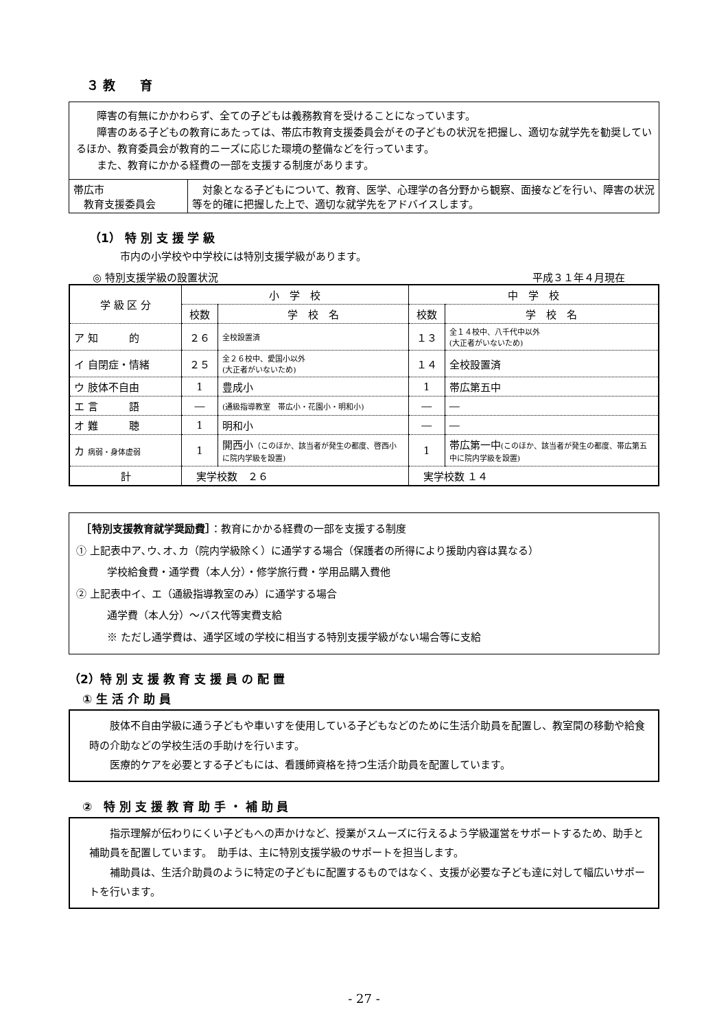３ 教　　育
障害の有無にかかわらず、全ての子どもは義務教育を受けることになっています。
障害のある子どもの教育にあたっては、帯広市教育支援委員会がその子どもの状況を把握し、適切な就学先を勧奨しているほか、教育委員会が教育的ニーズに応じた環境の整備などを行っています。
また、教育にかかる経費の一部を支援する制度があります。
| 帯広市 教育支援委員会 | 対象となる子どもについて、教育、医学、心理学の各分野から観察、面接などを行い、障害の状況等を的確に把握した上で、適切な就学先をアドバイスします。 |
（1） 特 別 支 援 学 級
市内の小学校や中学校には特別支援学級があります。
◎ 特別支援学級の設置状況 平成３１年４月現在
| 学 級 区 分 | 小 学 校 | | 中 学 校 | |
| | 校数 | 学 校 名 | 校数 | 学 校 名 |
| ア 知 的 | ２６ | 全校設置済 | １３ | 全１４校中、八千代中以外 (大正者がいないため) |
| イ 自閉症・情緒 | ２５ | 全２６校中、愛国小以外 (大正者がいないため) | １４ | 全校設置済 |
| ウ 肢体不自由 | 1 | 豊成小 | 1 | 帯広第五中 |
| エ 言 語 | ― | (通級指導教室 帯広小・花園小・明和小) | ― | ― |
| オ 難 聴 | 1 | 明和小 | ― | ― |
| カ 病弱・身体虚弱 | 1 | 開西小 （このほか、該当者が発生の都度、啓西小に院内学級を設置) | 1 | 帯広第一中 (このほか、該当者が発生の都度、帯広第五中に院内学級を設置) |
| 計 | 実学校数 ２６ | | 実学校数 １４ | |
　［特別支援教育就学奨励費］：教育にかかる経費の一部を支援する制度
① 上記表中ア､ウ､オ､カ（院内学級除く）に通学する場合（保護者の所得により援助内容は異なる）
学校給食費・通学費（本人分）・修学旅行費・学用品購入費他
② 上記表中イ、エ（通級指導教室のみ）に通学する場合
通学費（本人分）～バス代等実費支給
※ ただし通学費は、通学区域の学校に相当する特別支援学級がない場合等に支給
（2）特 別 支 援 教 育 支 援 員 の 配 置
① 生 活 介 助 員
肢体不自由学級に通う子どもや車いすを使用している子どもなどのために生活介助員を配置し、教室間の移動や給食時の介助などの学校生活の手助けを行います。
医療的ケアを必要とする子どもには、看護師資格を持つ生活介助員を配置しています。
②　特 別 支 援 教 育 助 手 ・ 補 助 員
指示理解が伝わりにくい子どもへの声かけなど、授業がスムーズに行えるよう学級運営をサポートするため、助手と補助員を配置しています。　助手は、主に特別支援学級のサポートを担当します。
補助員は、生活介助員のように特定の子どもに配置するものではなく、支援が必要な子ども達に対して幅広いサポートを行います。
- 27 -